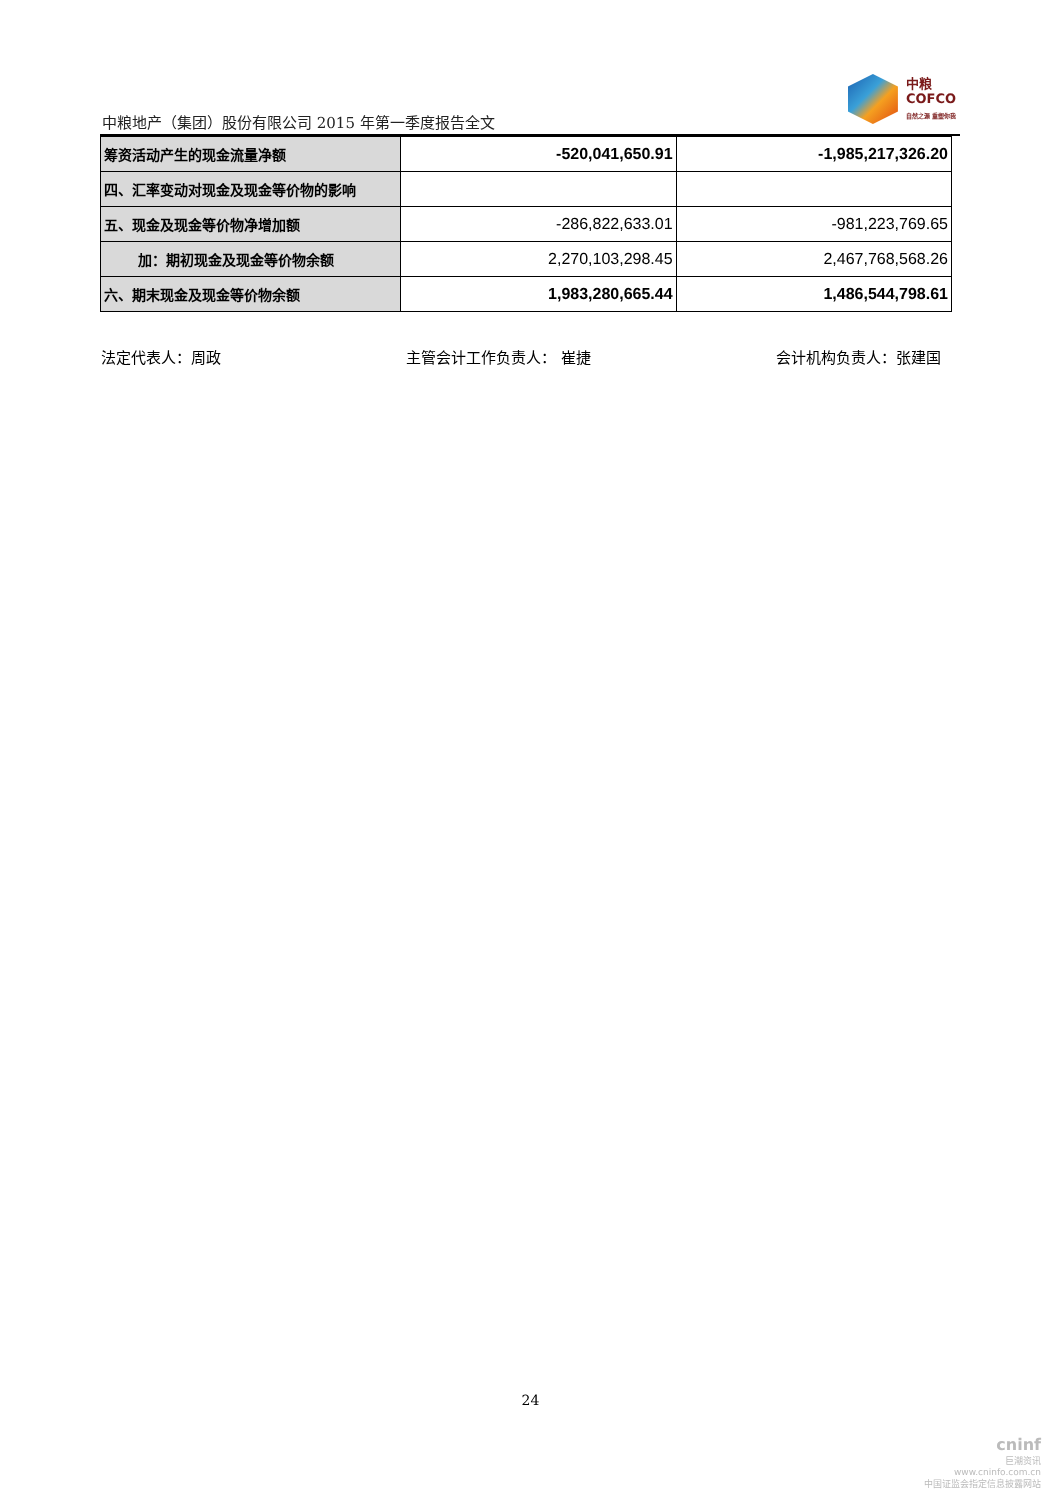中粮地产（集团）股份有限公司 2015 年第一季度报告全文
中粮
COFCO
自然之源 重塑你我
| 筹资活动产生的现金流量净额 | -520,041,650.91 | -1,985,217,326.20 |
| 四、汇率变动对现金及现金等价物的影响 | | |
| 五、现金及现金等价物净增加额 | -286,822,633.01 | -981,223,769.65 |
| 加：期初现金及现金等价物余额 | 2,270,103,298.45 | 2,467,768,568.26 |
| 六、期末现金及现金等价物余额 | 1,983,280,665.44 | 1,486,544,798.61 |
法定代表人：周政 主管会计工作负责人： 崔捷 会计机构负责人：张建国
24
cninf
巨潮资讯
www.cninfo.com.cn
中国证监会指定信息披露网站